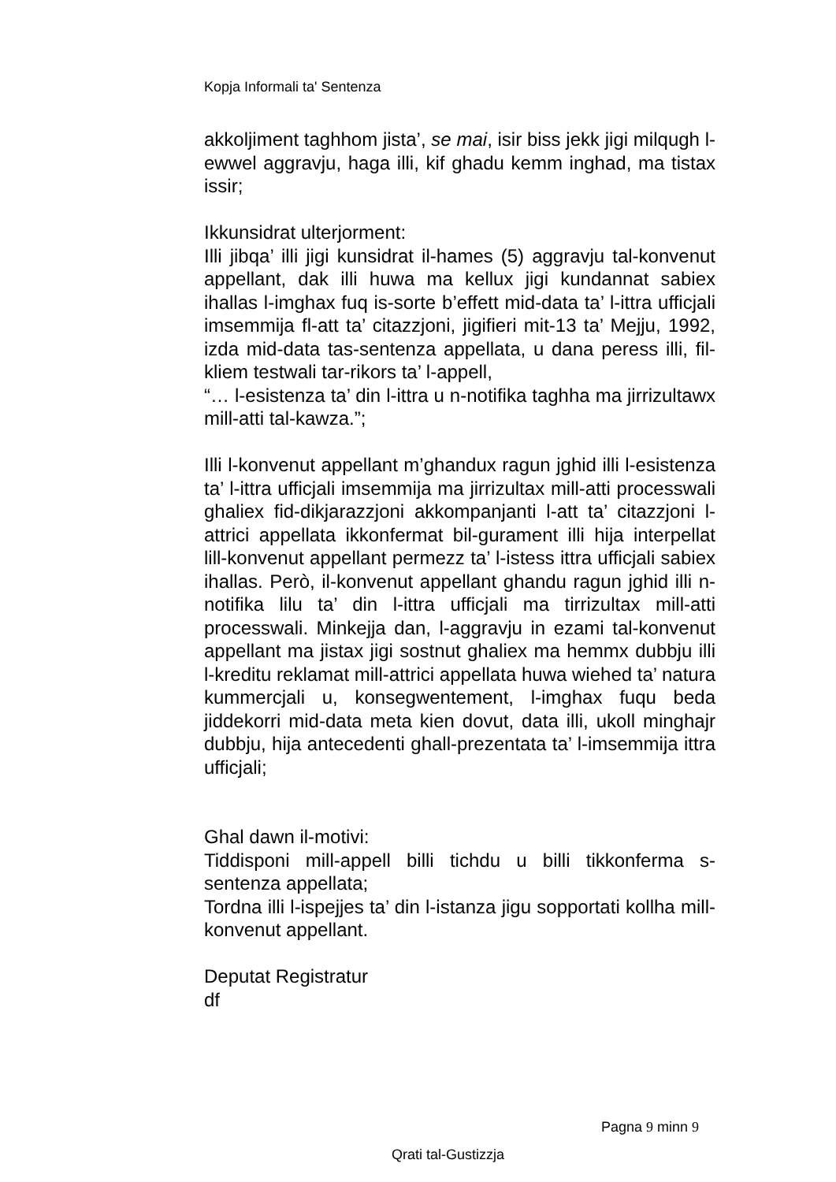Kopja Informali ta' Sentenza
akkoljiment taghhom jista’, se mai, isir biss jekk jigi milqugh l-ewwel aggravju, haga illi, kif ghadu kemm inghad, ma tistax issir;
Ikkunsidrat ulterjorment:
Illi jibqa’ illi jigi kunsidrat il-hames (5) aggravju tal-konvenut appellant, dak illi huwa ma kellux jigi kundannat sabiex ihallas l-imghax fuq is-sorte b’effett mid-data ta’ l-ittra ufficjali imsemmija fl-att ta’ citazzjoni, jigifieri mit-13 ta’ Mejju, 1992, izda mid-data tas-sentenza appellata, u dana peress illi, fil-kliem testwali tar-rikors ta’ l-appell,
“… l-esistenza ta’ din l-ittra u n-notifika taghha ma jirrizultawx mill-atti tal-kawza.”;
Illi l-konvenut appellant m’ghandux ragun jghid illi l-esistenza ta’ l-ittra ufficjali imsemmija ma jirrizultax mill-atti processwali ghaliex fid-dikjarazzjoni akkompanjanti l-att ta’ citazzjoni l-attrici appellata ikkonfermat bil-gurament illi hija interpellat lill-konvenut appellant permezz ta’ l-istess ittra ufficjali sabiex ihallas. Però, il-konvenut appellant ghandu ragun jghid illi n-notifika lilu ta’ din l-ittra ufficjali ma tirrizultax mill-atti processwali. Minkejja dan, l-aggravju in ezami tal-konvenut appellant ma jistax jigi sostnut ghaliex ma hemmx dubbju illi l-kreditu reklamat mill-attrici appellata huwa wiehed ta’ natura kummercjali u, konsegwentement, l-imghax fuqu beda jiddekorri mid-data meta kien dovut, data illi, ukoll minghajr dubbju, hija antecedenti ghall-prezentata ta’ l-imsemmija ittra ufficjali;
Ghal dawn il-motivi:
Tiddisponi mill-appell billi tichdu u billi tikkonferma s-sentenza appellata;
Tordna illi l-ispejjes ta’ din l-istanza jigu sopportati kollha mill-konvenut appellant.
Deputat Registratur
df
Pagna 9 minn 9
Qrati tal-Gustizzja